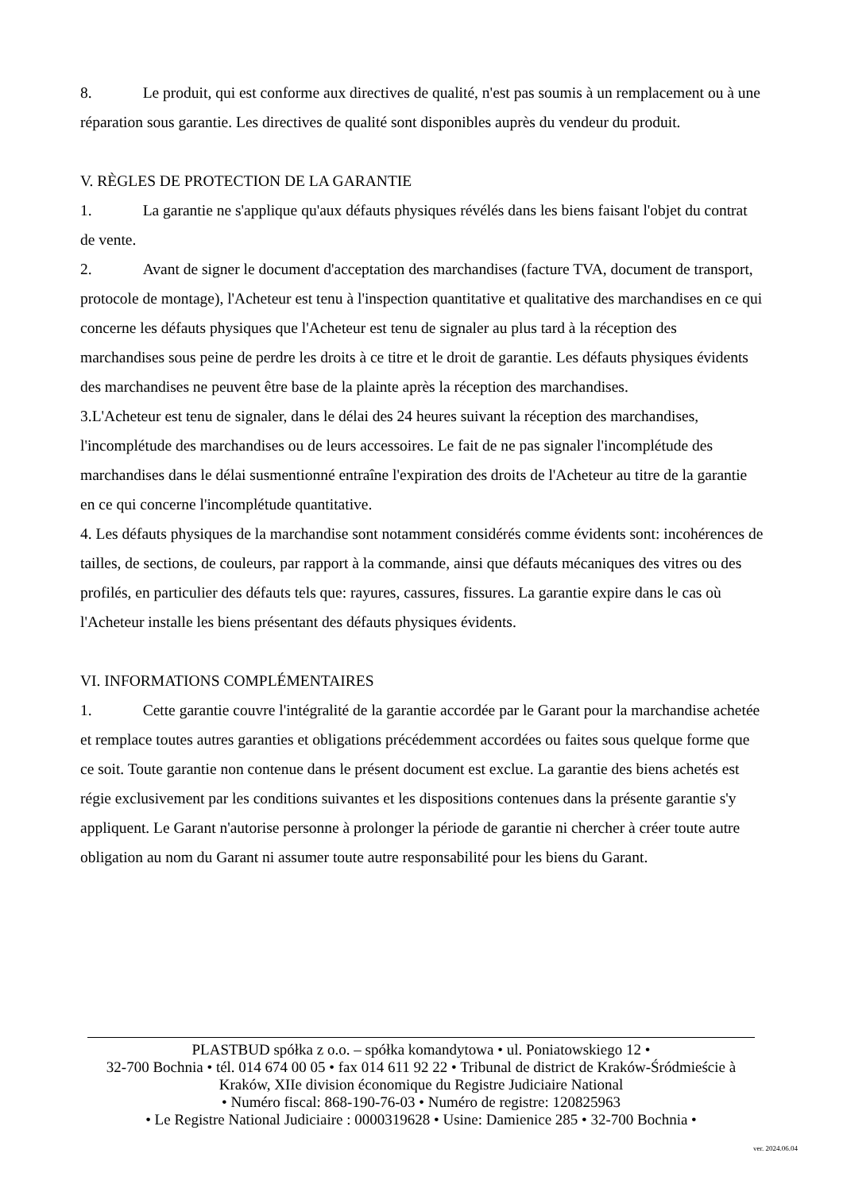8. Le produit, qui est conforme aux directives de qualité, n'est pas soumis à un remplacement ou à une réparation sous garantie. Les directives de qualité sont disponibles auprès du vendeur du produit.
V. RÈGLES DE PROTECTION DE LA GARANTIE
1. La garantie ne s'applique qu'aux défauts physiques révélés dans les biens faisant l'objet du contrat de vente.
2. Avant de signer le document d'acceptation des marchandises (facture TVA, document de transport, protocole de montage), l'Acheteur est tenu à l'inspection quantitative et qualitative des marchandises en ce qui concerne les défauts physiques que l'Acheteur est tenu de signaler au plus tard à la réception des marchandises sous peine de perdre les droits à ce titre et le droit de garantie. Les défauts physiques évidents des marchandises ne peuvent être base de la plainte après la réception des marchandises.
3.L'Acheteur est tenu de signaler, dans le délai des 24 heures suivant la réception des marchandises, l'incomplétude des marchandises ou de leurs accessoires. Le fait de ne pas signaler l'incomplétude des marchandises dans le délai susmentionné entraîne l'expiration des droits de l'Acheteur au titre de la garantie en ce qui concerne l'incomplétude quantitative.
4. Les défauts physiques de la marchandise sont notamment considérés comme évidents sont: incohérences de tailles, de sections, de couleurs, par rapport à la commande, ainsi que défauts mécaniques des vitres ou des profilés, en particulier des défauts tels que: rayures, cassures, fissures. La garantie expire dans le cas où l'Acheteur installe les biens présentant des défauts physiques évidents.
VI. INFORMATIONS COMPLÉMENTAIRES
1. Cette garantie couvre l'intégralité de la garantie accordée par le Garant pour la marchandise achetée et remplace toutes autres garanties et obligations précédemment accordées ou faites sous quelque forme que ce soit. Toute garantie non contenue dans le présent document est exclue. La garantie des biens achetés est régie exclusivement par les conditions suivantes et les dispositions contenues dans la présente garantie s'y appliquent. Le Garant n'autorise personne à prolonger la période de garantie ni chercher à créer toute autre obligation au nom du Garant ni assumer toute autre responsabilité pour les biens du Garant.
PLASTBUD spółka z o.o. – spółka komandytowa • ul. Poniatowskiego 12 •
32-700 Bochnia • tél. 014 674 00 05 • fax 014 611 92 22 • Tribunal de district de Kraków-Śródmieście à Kraków, XIIe division économique du Registre Judiciaire National
• Numéro fiscal: 868-190-76-03 • Numéro de registre: 120825963
• Le Registre National Judiciaire : 0000319628 • Usine: Damienice 285 • 32-700 Bochnia •
ver. 2024.06.04